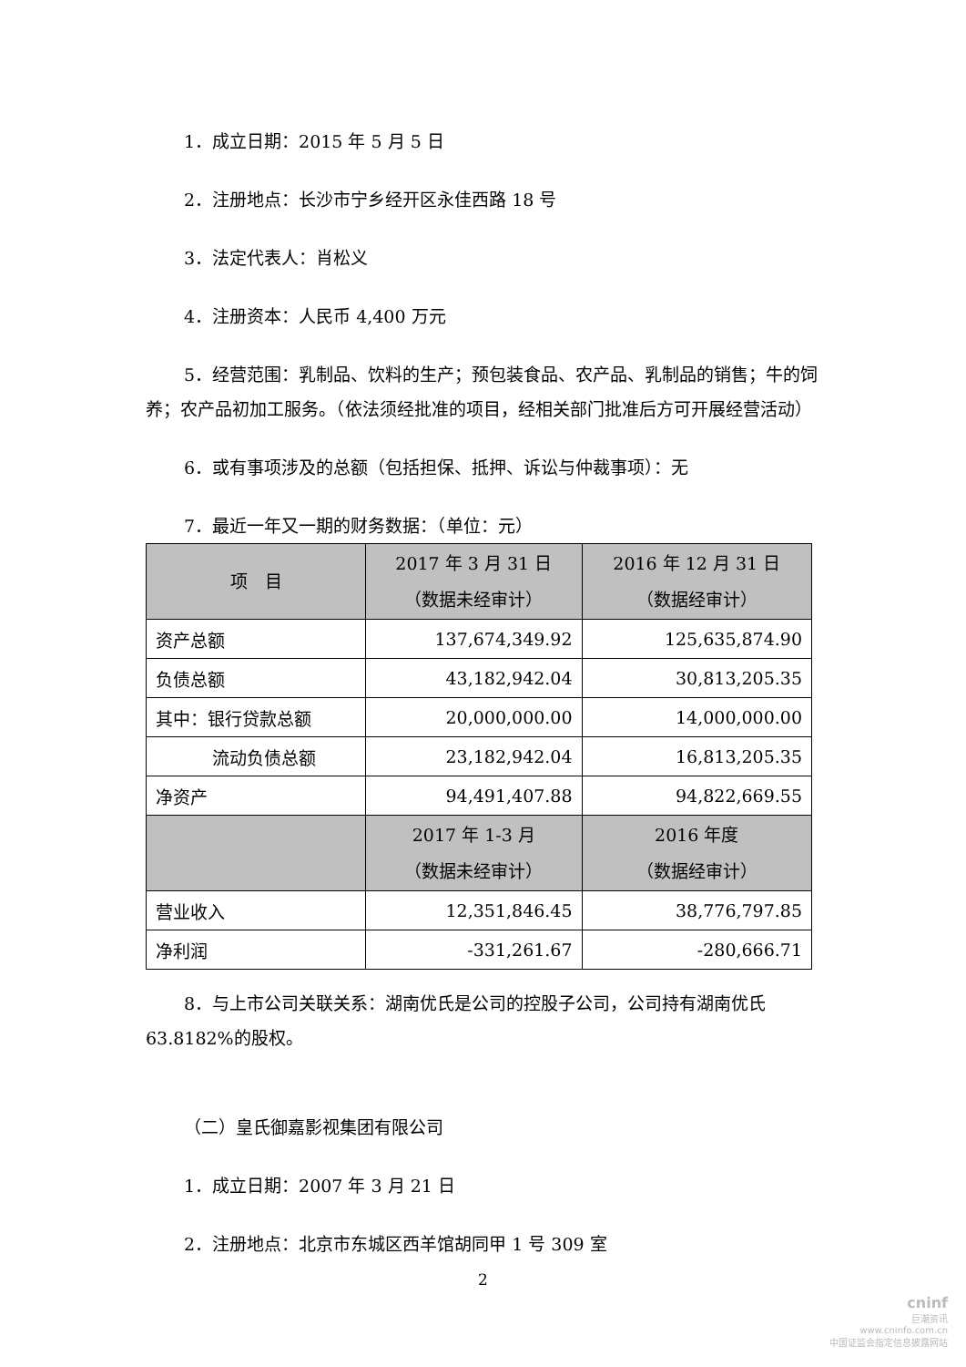1．成立日期：2015 年 5 月 5 日
2．注册地点：长沙市宁乡经开区永佳西路 18 号
3．法定代表人：肖松义
4．注册资本：人民币 4,400 万元
5．经营范围：乳制品、饮料的生产；预包装食品、农产品、乳制品的销售；牛的饲养；农产品初加工服务。（依法须经批准的项目，经相关部门批准后方可开展经营活动）
6．或有事项涉及的总额（包括担保、抵押、诉讼与仲裁事项）：无
7．最近一年又一期的财务数据：（单位：元）
| 项 目 | 2017 年 3 月 31 日 （数据未经审计） | 2016 年 12 月 31 日 （数据经审计） |
| --- | --- | --- |
| 资产总额 | 137,674,349.92 | 125,635,874.90 |
| 负债总额 | 43,182,942.04 | 30,813,205.35 |
| 其中：银行贷款总额 | 20,000,000.00 | 14,000,000.00 |
| 流动负债总额 | 23,182,942.04 | 16,813,205.35 |
| 净资产 | 94,491,407.88 | 94,822,669.55 |
| | 2017 年 1-3 月 （数据未经审计） | 2016 年度 （数据经审计） |
| 营业收入 | 12,351,846.45 | 38,776,797.85 |
| 净利润 | -331,261.67 | -280,666.71 |
8．与上市公司关联关系：湖南优氏是公司的控股子公司，公司持有湖南优氏 63.8182%的股权。
（二）皇氏御嘉影视集团有限公司
1．成立日期：2007 年 3 月 21 日
2．注册地点：北京市东城区西羊馆胡同甲 1 号 309 室
2
cninf
巨潮资讯
www.cninfo.com.cn
中国证监会指定信息披露网站